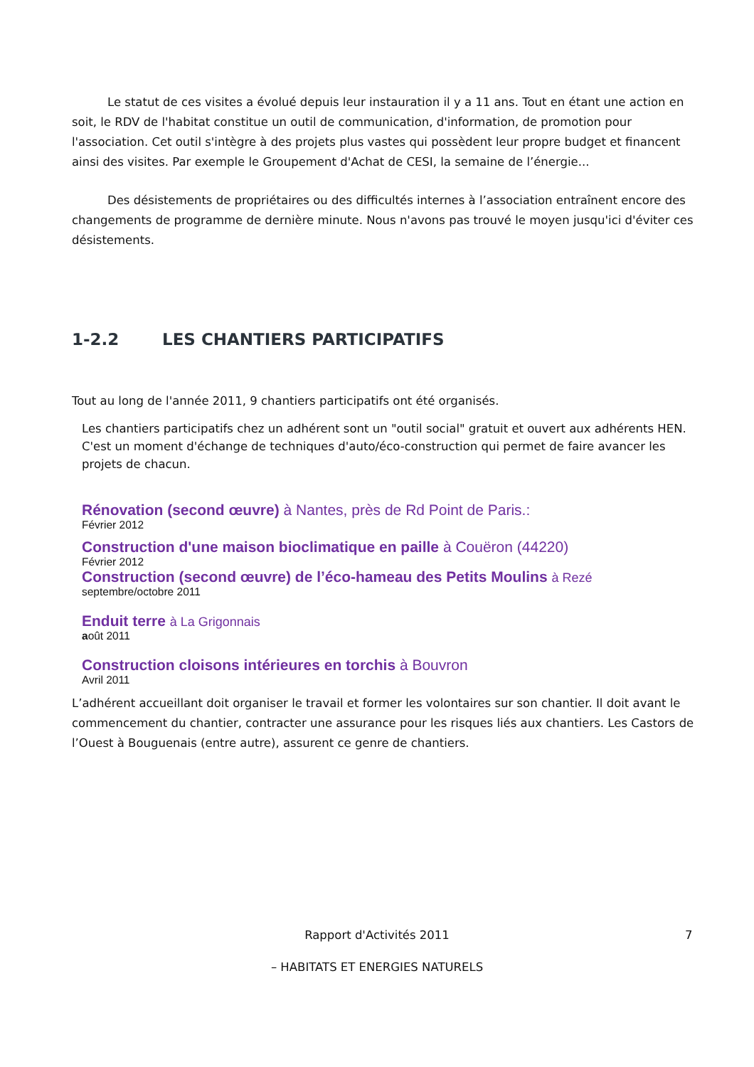Le statut de ces visites a évolué depuis leur instauration il y a 11 ans. Tout en étant une action en soit, le RDV de l'habitat constitue un outil de communication, d'information, de promotion pour l'association. Cet outil s'intègre à des projets plus vastes qui possèdent leur propre budget et financent ainsi des visites. Par exemple le Groupement d'Achat de CESI, la semaine de l’énergie...
Des désistements de propriétaires ou des difficultés internes à l’association entraînent encore des changements de programme de dernière minute. Nous n'avons pas trouvé le moyen jusqu'ici d'éviter ces désistements.
1-2.2 LES CHANTIERS PARTICIPATIFS
Tout au long de l'année 2011, 9 chantiers participatifs ont été organisés.
Les chantiers participatifs chez un adhérent sont un "outil social" gratuit et ouvert aux adhérents HEN. C'est un moment d'échange de techniques d'auto/éco-construction qui permet de faire avancer les projets de chacun.
Rénovation (second œuvre) à Nantes, près de Rd Point de Paris.:
Février 2012
Construction d'une maison bioclimatique en paille à Couëron (44220)
Février 2012
Construction (second œuvre) de l’éco-hameau des Petits Moulins à Rezé
septembre/octobre 2011
Enduit terre à La Grigonnais
août 2011
Construction cloisons intérieures en torchis à Bouvron
Avril 2011
L’adhérent accueillant doit organiser le travail et former les volontaires sur son chantier. Il doit avant le commencement du chantier, contracter une assurance pour les risques liés aux chantiers. Les Castors de l’Ouest à Bouguenais (entre autre), assurent ce genre de chantiers.
Rapport d'Activités 2011 7
– HABITATS ET ENERGIES NATURELS